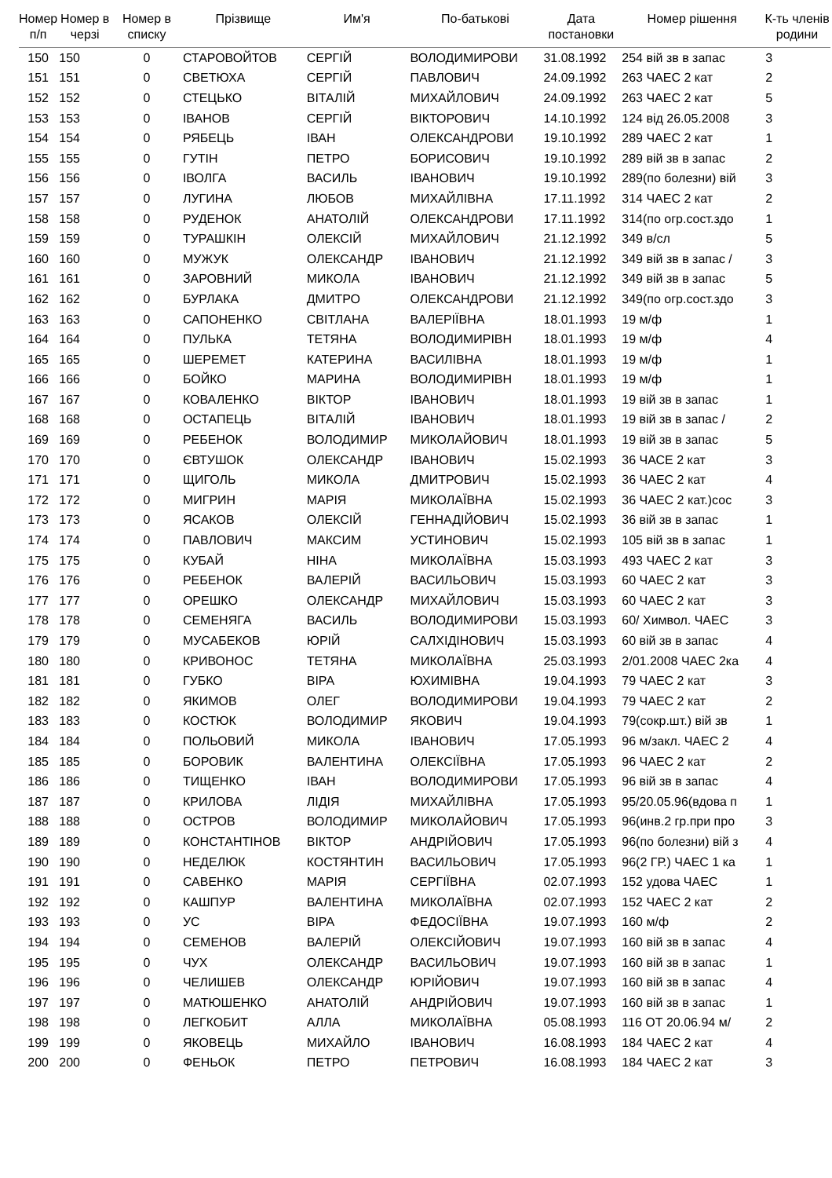| Номер п/п | Номер в черзі | Номер в списку | Прізвище | Им'я | По-батькові | Дата постановки | Номер рішення | К-ть членів родини |
| --- | --- | --- | --- | --- | --- | --- | --- | --- |
| 150 | 150 | 0 | СТАРОВОЙТОВ | СЕРГІЙ | ВОЛОДИМИРОВИ | 31.08.1992 | 254 вій зв в запас | 3 |
| 151 | 151 | 0 | СВЕТЮХА | СЕРГІЙ | ПАВЛОВИЧ | 24.09.1992 | 263 ЧАЕС 2 кат | 2 |
| 152 | 152 | 0 | СТЕЦЬКО | ВІТАЛІЙ | МИХАЙЛОВИЧ | 24.09.1992 | 263 ЧАЕС 2 кат | 5 |
| 153 | 153 | 0 | ІВАНОВ | СЕРГІЙ | ВІКТОРОВИЧ | 14.10.1992 | 124 від 26.05.2008 | 3 |
| 154 | 154 | 0 | РЯБЕЦЬ | ІВАН | ОЛЕКСАНДРОВИ | 19.10.1992 | 289 ЧАЕС 2 кат | 1 |
| 155 | 155 | 0 | ГУТІН | ПЕТРО | БОРИСОВИЧ | 19.10.1992 | 289 вій зв в запас | 2 |
| 156 | 156 | 0 | ІВОЛГА | ВАСИЛЬ | ІВАНОВИЧ | 19.10.1992 | 289(по болезни) вій | 3 |
| 157 | 157 | 0 | ЛУГИНА | ЛЮБОВ | МИХАЙЛІВНА | 17.11.1992 | 314 ЧАЕС 2 кат | 2 |
| 158 | 158 | 0 | РУДЕНОК | АНАТОЛІЙ | ОЛЕКСАНДРОВИ | 17.11.1992 | 314(по огр.сост.здо | 1 |
| 159 | 159 | 0 | ТУРАШКІН | ОЛЕКСІЙ | МИХАЙЛОВИЧ | 21.12.1992 | 349 в/сл | 5 |
| 160 | 160 | 0 | МУЖУК | ОЛЕКСАНДР | ІВАНОВИЧ | 21.12.1992 | 349 вій зв в запас / | 3 |
| 161 | 161 | 0 | ЗАРОВНИЙ | МИКОЛА | ІВАНОВИЧ | 21.12.1992 | 349 вій зв в запас | 5 |
| 162 | 162 | 0 | БУРЛАКА | ДМИТРО | ОЛЕКСАНДРОВИ | 21.12.1992 | 349(по огр.сост.здо | 3 |
| 163 | 163 | 0 | САПОНЕНКО | СВІТЛАНА | ВАЛЕРІЇВНА | 18.01.1993 | 19 м/ф | 1 |
| 164 | 164 | 0 | ПУЛЬКА | ТЕТЯНА | ВОЛОДИМИРІВН | 18.01.1993 | 19 м/ф | 4 |
| 165 | 165 | 0 | ШЕРЕМЕТ | КАТЕРИНА | ВАСИЛІВНА | 18.01.1993 | 19 м/ф | 1 |
| 166 | 166 | 0 | БОЙКО | МАРИНА | ВОЛОДИМИРІВН | 18.01.1993 | 19 м/ф | 1 |
| 167 | 167 | 0 | КОВАЛЕНКО | ВІКТОР | ІВАНОВИЧ | 18.01.1993 | 19 вій зв в запас | 1 |
| 168 | 168 | 0 | ОСТАПЕЦЬ | ВІТАЛІЙ | ІВАНОВИЧ | 18.01.1993 | 19 вій зв в запас / | 2 |
| 169 | 169 | 0 | РЕБЕНОК | ВОЛОДИМИР | МИКОЛАЙОВИЧ | 18.01.1993 | 19 вій зв в запас | 5 |
| 170 | 170 | 0 | ЄВТУШОК | ОЛЕКСАНДР | ІВАНОВИЧ | 15.02.1993 | 36 ЧАСЕ 2 кат | 3 |
| 171 | 171 | 0 | ЩИГОЛЬ | МИКОЛА | ДМИТРОВИЧ | 15.02.1993 | 36 ЧАЕС 2 кат | 4 |
| 172 | 172 | 0 | МИГРИН | МАРІЯ | МИКОЛАЇВНА | 15.02.1993 | 36 ЧАЕС 2 кат.)сос | 3 |
| 173 | 173 | 0 | ЯСАКОВ | ОЛЕКСІЙ | ГЕННАДІЙОВИЧ | 15.02.1993 | 36 вій зв в запас | 1 |
| 174 | 174 | 0 | ПАВЛОВИЧ | МАКСИМ | УСТИНОВИЧ | 15.02.1993 | 105 вій зв в запас | 1 |
| 175 | 175 | 0 | КУБАЙ | НІНА | МИКОЛАЇВНА | 15.03.1993 | 493 ЧАЕС 2 кат | 3 |
| 176 | 176 | 0 | РЕБЕНОК | ВАЛЕРІЙ | ВАСИЛЬОВИЧ | 15.03.1993 | 60 ЧАЕС 2 кат | 3 |
| 177 | 177 | 0 | ОРЕШКО | ОЛЕКСАНДР | МИХАЙЛОВИЧ | 15.03.1993 | 60 ЧАЕС 2 кат | 3 |
| 178 | 178 | 0 | СЕМЕНЯГА | ВАСИЛЬ | ВОЛОДИМИРОВИ | 15.03.1993 | 60/ Химвол. ЧАЕС | 3 |
| 179 | 179 | 0 | МУСАБЕКОВ | ЮРІЙ | САЛХІДІНОВИЧ | 15.03.1993 | 60 вій зв в запас | 4 |
| 180 | 180 | 0 | КРИВОНОС | ТЕТЯНА | МИКОЛАЇВНА | 25.03.1993 | 2/01.2008 ЧАЕС 2ка | 4 |
| 181 | 181 | 0 | ГУБКО | ВІРА | ЮХИМІВНА | 19.04.1993 | 79 ЧАЕС 2 кат | 3 |
| 182 | 182 | 0 | ЯКИМОВ | ОЛЕГ | ВОЛОДИМИРОВИ | 19.04.1993 | 79 ЧАЕС 2 кат | 2 |
| 183 | 183 | 0 | КОСТЮК | ВОЛОДИМИР | ЯКОВИЧ | 19.04.1993 | 79(сокр.шт.) вій зв | 1 |
| 184 | 184 | 0 | ПОЛЬОВИЙ | МИКОЛА | ІВАНОВИЧ | 17.05.1993 | 96 м/закл. ЧАЕС 2 | 4 |
| 185 | 185 | 0 | БОРОВИК | ВАЛЕНТИНА | ОЛЕКСІЇВНА | 17.05.1993 | 96 ЧАЕС 2 кат | 2 |
| 186 | 186 | 0 | ТИЩЕНКО | ІВАН | ВОЛОДИМИРОВИ | 17.05.1993 | 96 вій зв в запас | 4 |
| 187 | 187 | 0 | КРИЛОВА | ЛІДІЯ | МИХАЙЛІВНА | 17.05.1993 | 95/20.05.96(вдова п | 1 |
| 188 | 188 | 0 | ОСТРОВ | ВОЛОДИМИР | МИКОЛАЙОВИЧ | 17.05.1993 | 96(инв.2 гр.при про | 3 |
| 189 | 189 | 0 | КОНСТАНТІНОВ | ВІКТОР | АНДРІЙОВИЧ | 17.05.1993 | 96(по болезни) вій з | 4 |
| 190 | 190 | 0 | НЕДЕЛЮК | КОСТЯНТИН | ВАСИЛЬОВИЧ | 17.05.1993 | 96(2 ГР.) ЧАЕС 1 ка | 1 |
| 191 | 191 | 0 | САВЕНКО | МАРІЯ | СЕРГІЇВНА | 02.07.1993 | 152 удова ЧАЕС | 1 |
| 192 | 192 | 0 | КАШПУР | ВАЛЕНТИНА | МИКОЛАЇВНА | 02.07.1993 | 152 ЧАЕС 2 кат | 2 |
| 193 | 193 | 0 | УС | ВІРА | ФЕДОСІЇВНА | 19.07.1993 | 160 м/ф | 2 |
| 194 | 194 | 0 | СЕМЕНОВ | ВАЛЕРІЙ | ОЛЕКСІЙОВИЧ | 19.07.1993 | 160 вій зв в запас | 4 |
| 195 | 195 | 0 | ЧУХ | ОЛЕКСАНДР | ВАСИЛЬОВИЧ | 19.07.1993 | 160 вій зв в запас | 1 |
| 196 | 196 | 0 | ЧЕЛИШЕВ | ОЛЕКСАНДР | ЮРІЙОВИЧ | 19.07.1993 | 160 вій зв в запас | 4 |
| 197 | 197 | 0 | МАТЮШЕНКО | АНАТОЛІЙ | АНДРІЙОВИЧ | 19.07.1993 | 160 вій зв в запас | 1 |
| 198 | 198 | 0 | ЛЕГКОБИТ | АЛЛА | МИКОЛАЇВНА | 05.08.1993 | 116 ОТ 20.06.94 м/ | 2 |
| 199 | 199 | 0 | ЯКОВЕЦЬ | МИХАЙЛО | ІВАНОВИЧ | 16.08.1993 | 184 ЧАЕС 2 кат | 4 |
| 200 | 200 | 0 | ФЕНЬОК | ПЕТРО | ПЕТРОВИЧ | 16.08.1993 | 184 ЧАЕС 2 кат | 3 |